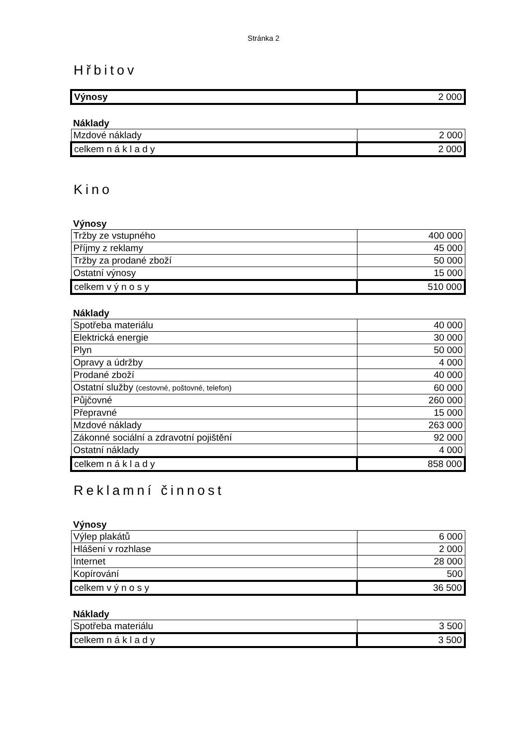Stránka 2
Hřbitov
| Výnosy | 2 000 |
Náklady
| Mzdové náklady | 2 000 |
| celkem n á k l a d y | 2 000 |
Kino
Výnosy
| Tržby ze vstupného | 400 000 |
| Příjmy z reklamy | 45 000 |
| Tržby za prodané zboží | 50 000 |
| Ostatní výnosy | 15 000 |
| celkem v ý n o s y | 510 000 |
Náklady
| Spotřeba materiálu | 40 000 |
| Elektrická energie | 30 000 |
| Plyn | 50 000 |
| Opravy a údržby | 4 000 |
| Prodané zboží | 40 000 |
| Ostatní služby (cestovné, poštovné, telefon) | 60 000 |
| Půjčovné | 260 000 |
| Přepravné | 15 000 |
| Mzdové náklady | 263 000 |
| Zákonné sociální a zdravotní pojištění | 92 000 |
| Ostatní náklady | 4 000 |
| celkem n á k l a d y | 858 000 |
Reklamní činnost
Výnosy
| Výlep plakátů | 6 000 |
| Hlášení v rozhlase | 2 000 |
| Internet | 28 000 |
| Kopírování | 500 |
| celkem v ý n o s y | 36 500 |
Náklady
| Spotřeba materiálu | 3 500 |
| celkem n á k l a d y | 3 500 |